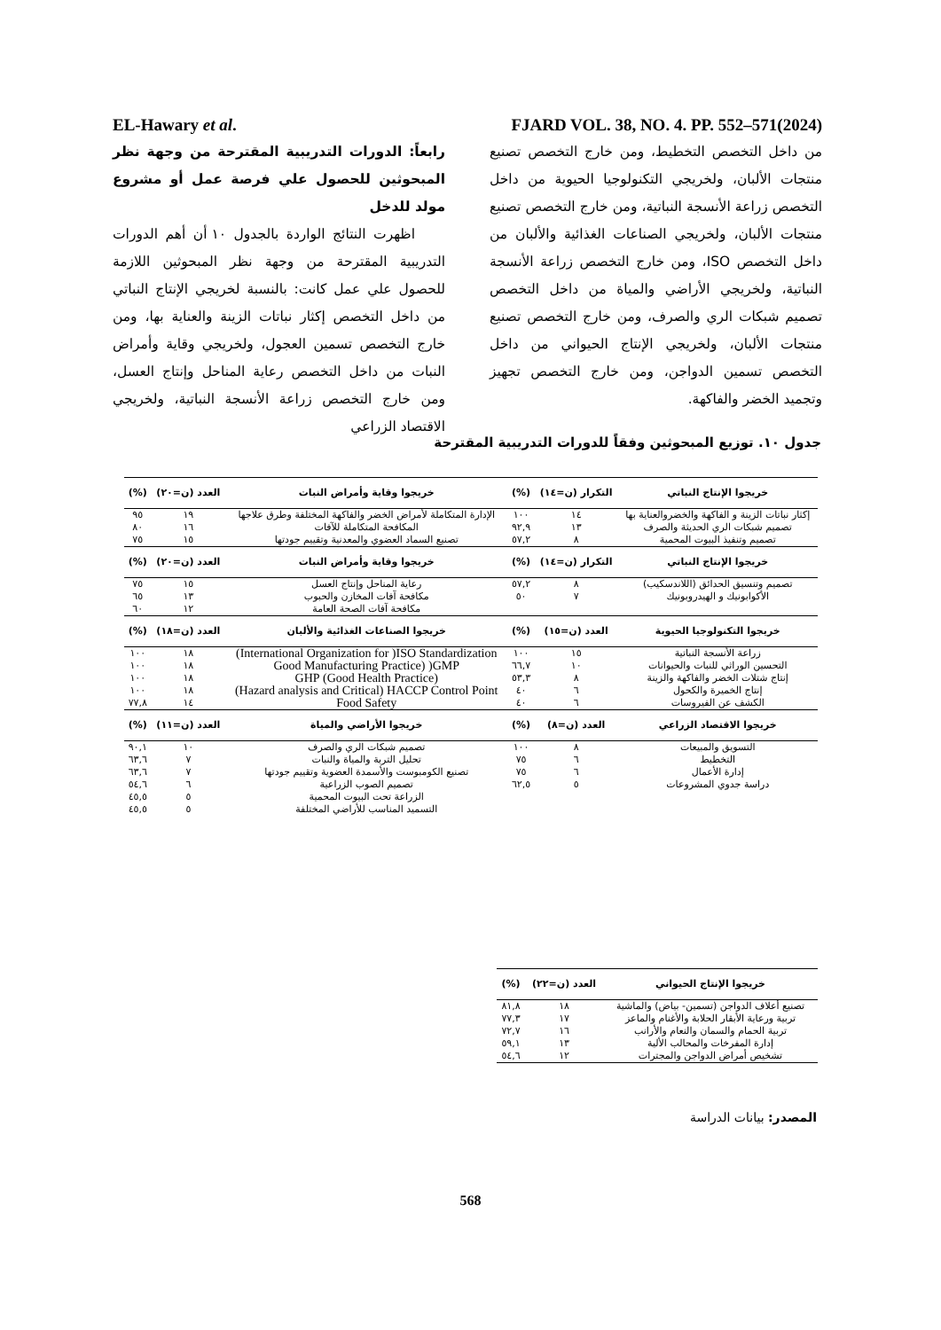EL-Hawary et al. FJARD VOL. 38, NO. 4. PP. 552–571(2024)
رابعاً: الدورات التدريبية المقترحة من وجهة نظر المبحوثين للحصول علي فرصة عمل أو مشروع مولد للدخل
اظهرت النتائج الواردة بالجدول ١٠ أن أهم الدورات التدريبية المقترحة من وجهة نظر المبحوثين اللازمة للحصول علي عمل كانت: بالنسبة لخريجي الإنتاج النباتي من داخل التخصص إكثار نباتات الزينة والعناية بها، ومن خارج التخصص تسمين العجول، ولخريجي وقاية وأمراض النبات من داخل التخصص رعاية المناحل وإنتاج العسل، ومن خارج التخصص زراعة الأنسجة النباتية، ولخريجي الاقتصاد الزراعي
من داخل التخصص التخطيط، ومن خارج التخصص تصنيع منتجات الألبان، ولخريجي التكنولوجيا الحيوية من داخل التخصص زراعة الأنسجة النباتية، ومن خارج التخصص تصنيع منتجات الألبان، ولخريجي الصناعات الغذائية والألبان من داخل التخصص ISO، ومن خارج التخصص زراعة الأنسجة النباتية، ولخريجي الأراضي والمياة من داخل التخصص تصميم شبكات الري والصرف، ومن خارج التخصص تصنيع منتجات الألبان، ولخريجي الإنتاج الحيواني من داخل التخصص تسمين الدواجن، ومن خارج التخصص تجهيز وتجميد الخضر والفاكهة.
جدول ١٠. توزيع المبحوثين وفقاً للدورات التدريبية المقترحة
| خريجوا الإنتاج النباتي | التكرار (ن=١٤) | (%) | خريجوا وقاية وأمراض النبات | العدد (ن=٢٠) | (%) |
| --- | --- | --- | --- | --- | --- |
| إكثار نباتات الزينة و الفاكهة والخضروالعناية بها | ١٤ | ١٠٠ | الإدارة المتكاملة لأمراض الخضر والفاكهة المختلفة وطرق علاجها | ١٩ | ٩٥ |
| تصميم شبكات الري الحديثة والصرف | ١٣ | ٩٢,٩ | المكافحة المتكاملة للآفات | ١٦ | ٨٠ |
| تصميم وتنفيذ البيوت المحمية | ٨ | ٥٧,٢ | تصنيع السماد العضوي والمعدنية وتقييم جودتها | ١٥ | ٧٥ |
| خريجوا الإنتاج النباتي | التكرار (ن=١٤) | (%) | خريجوا وقاية وأمراض النبات | العدد (ن=٢٠) | (%) |
| تصميم وتنسيق الحدائق (اللاندسكيب) | ٨ | ٥٧,٢ | رعاية المناحل وإنتاج العسل | ١٥ | ٧٥ |
| الأكوابونيك و الهيدروبونيك | ٧ | ٥٠ | مكافحة آفات المخازن والحبوب | ١٣ | ٦٥ |
| | | | مكافحة آفات الصحة العامة | ١٢ | ٦٠ |
| خريجوا التكنولوجيا الحيوية | العدد (ن=١٥) | (%) | خريجوا الصناعات الغذائية والألبان | العدد (ن=١٨) | (%) |
| زراعة الأنسجة النباتية | ١٥ | ١٠٠ | International Organization for )ISO Standardization) | ١٨ | ١٠٠ |
| التحسين الوراثي للنبات والحيوانات | ١٠ | ٦٦,٧ | Good Manufacturing Practice) )GMP | ١٨ | ١٠٠ |
| إنتاج شتلات الخضر والفاكهة والزينة | ٨ | ٥٣,٣ | (Good Health Practice) GHP | ١٨ | ١٠٠ |
| إنتاج الخميرة والكحول | ٦ | ٤٠ | Hazard analysis and Critical) HACCP Control Point) | ١٨ | ١٠٠ |
| الكشف عن الفيروسات | ٦ | ٤٠ | Food Safety | ١٤ | ٧٧,٨ |
| خريجوا الاقتصاد الزراعي | العدد (ن=٨) | (%) | خريجوا الأراضي والمياة | العدد (ن=١١) | (%) |
| التسويق والمبيعات | ٨ | ١٠٠ | تصميم شبكات الري والصرف | ١٠ | ٩٠,١ |
| التخطيط | ٦ | ٧٥ | تحليل التربة والمياة والنبات | ٧ | ٦٣,٦ |
| إدارة الأعمال | ٦ | ٧٥ | تصنيع الكومبوست والأسمدة العضوية وتقييم جودتها | ٧ | ٦٣,٦ |
| دراسة جدوي المشروعات | ٥ | ٦٢,٥ | تصميم الصوب الزراعية | ٦ | ٥٤,٦ |
| | | | الزراعة تحت البيوت المحمية | ٥ | ٤٥,٥ |
| | | | التسميد المناسب للأراضي المختلفة | ٥ | ٤٥,٥ |
| خريجوا الإنتاج الحيواني | العدد (ن=٢٢) | (%) |
| --- | --- | --- |
| تصنيع أعلاف الدواجن (تسمين- بياض) والماشية | ١٨ | ٨١,٨ |
| تربية ورعاية الأبقار الحلابة والأغنام والماعز | ١٧ | ٧٧,٣ |
| تربية الحمام والسمان والنعام والأرانب | ١٦ | ٧٢,٧ |
| إدارة المفرخات والمحالب الألية | ١٣ | ٥٩,١ |
| تشخيص أمراض الدواجن والمجترات | ١٢ | ٥٤,٦ |
المصدر: بيانات الدراسة
568